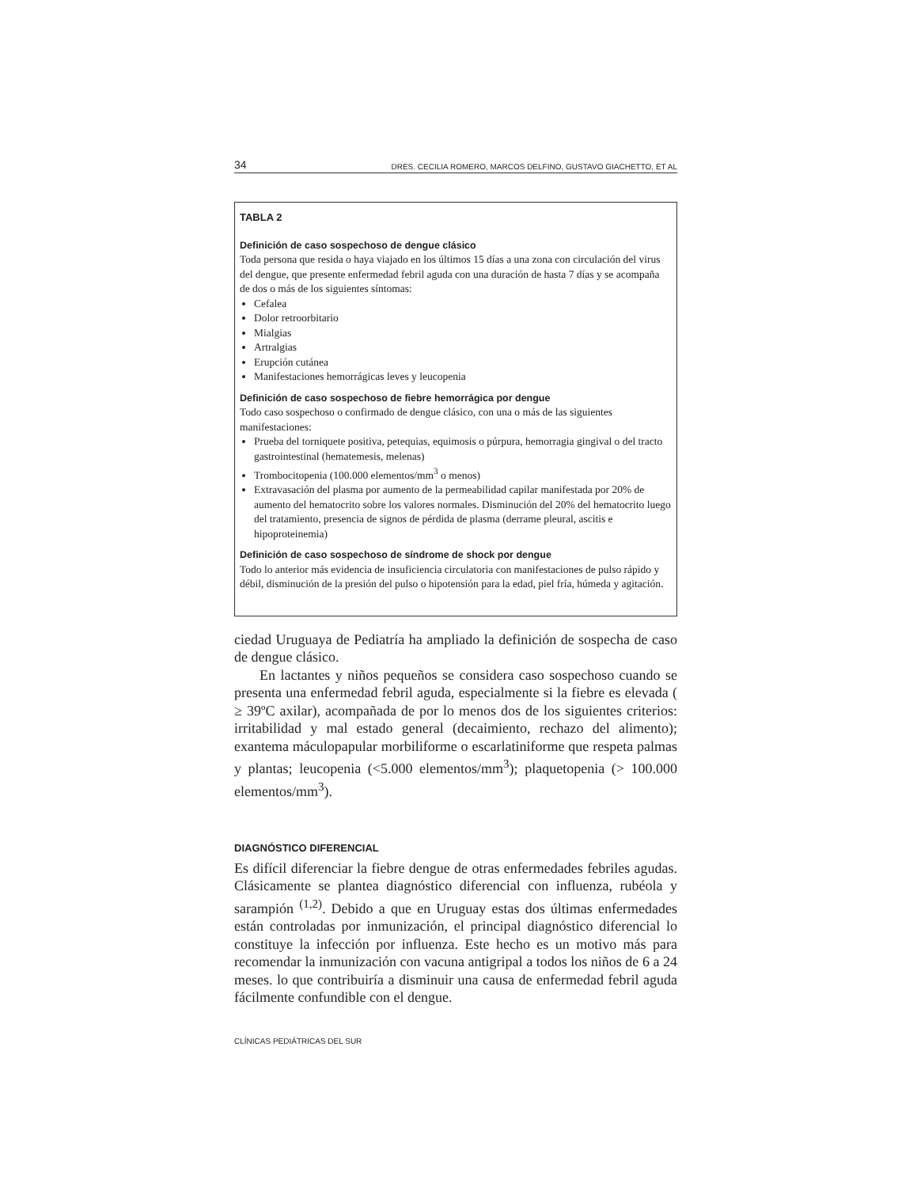34 DRES. CECILIA ROMERO, MARCOS DELFINO, GUSTAVO GIACHETTO, ET AL
TABLA 2
Definición de caso sospechoso de dengue clásico
Toda persona que resida o haya viajado en los últimos 15 días a una zona con circulación del virus del dengue, que presente enfermedad febril aguda con una duración de hasta 7 días y se acompaña de dos o más de los siguientes síntomas:
Cefalea
Dolor retroorbitario
Mialgias
Artralgias
Erupción cutánea
Manifestaciones hemorrágicas leves y leucopenia
Definición de caso sospechoso de fiebre hemorrágica por dengue
Todo caso sospechoso o confirmado de dengue clásico, con una o más de las siguientes manifestaciones:
Prueba del torniquete positiva, petequias, equimosis o púrpura, hemorragia gingival o del tracto gastrointestinal (hematemesis, melenas)
Trombocitopenia (100.000 elementos/mm<sup>3</sup> o menos)
Extravasación del plasma por aumento de la permeabilidad capilar manifestada por 20% de aumento del hematocrito sobre los valores normales. Disminución del 20% del hematocrito luego del tratamiento, presencia de signos de pérdida de plasma (derrame pleural, ascitis e hipoproteinemia)
Definición de caso sospechoso de síndrome de shock por dengue
Todo lo anterior más evidencia de insuficiencia circulatoria con manifestaciones de pulso rápido y débil, disminución de la presión del pulso o hipotensión para la edad, piel fría, húmeda y agitación.
ciedad Uruguaya de Pediatría ha ampliado la definición de sospecha de caso de dengue clásico.
En lactantes y niños pequeños se considera caso sospechoso cuando se presenta una enfermedad febril aguda, especialmente si la fiebre es elevada ( ≥ 39ºC axilar), acompañada de por lo menos dos de los siguientes criterios: irritabilidad y mal estado general (decaimiento, rechazo del alimento); exantema máculopapular morbiliforme o escarlatiniforme que respeta palmas y plantas; leucopenia (<5.000 elementos/mm<sup>3</sup>); plaquetopenia (> 100.000 elementos/mm<sup>3</sup>).
DIAGNÓSTICO DIFERENCIAL
Es difícil diferenciar la fiebre dengue de otras enfermedades febriles agudas. Clásicamente se plantea diagnóstico diferencial con influenza, rubéola y sarampión <sup>(1,2)</sup>. Debido a que en Uruguay estas dos últimas enfermedades están controladas por inmunización, el principal diagnóstico diferencial lo constituye la infección por influenza. Este hecho es un motivo más para recomendar la inmunización con vacuna antigripal a todos los niños de 6 a 24 meses. lo que contribuiría a disminuir una causa de enfermedad febril aguda fácilmente confundible con el dengue.
CLÍNICAS PEDIÁTRICAS DEL SUR